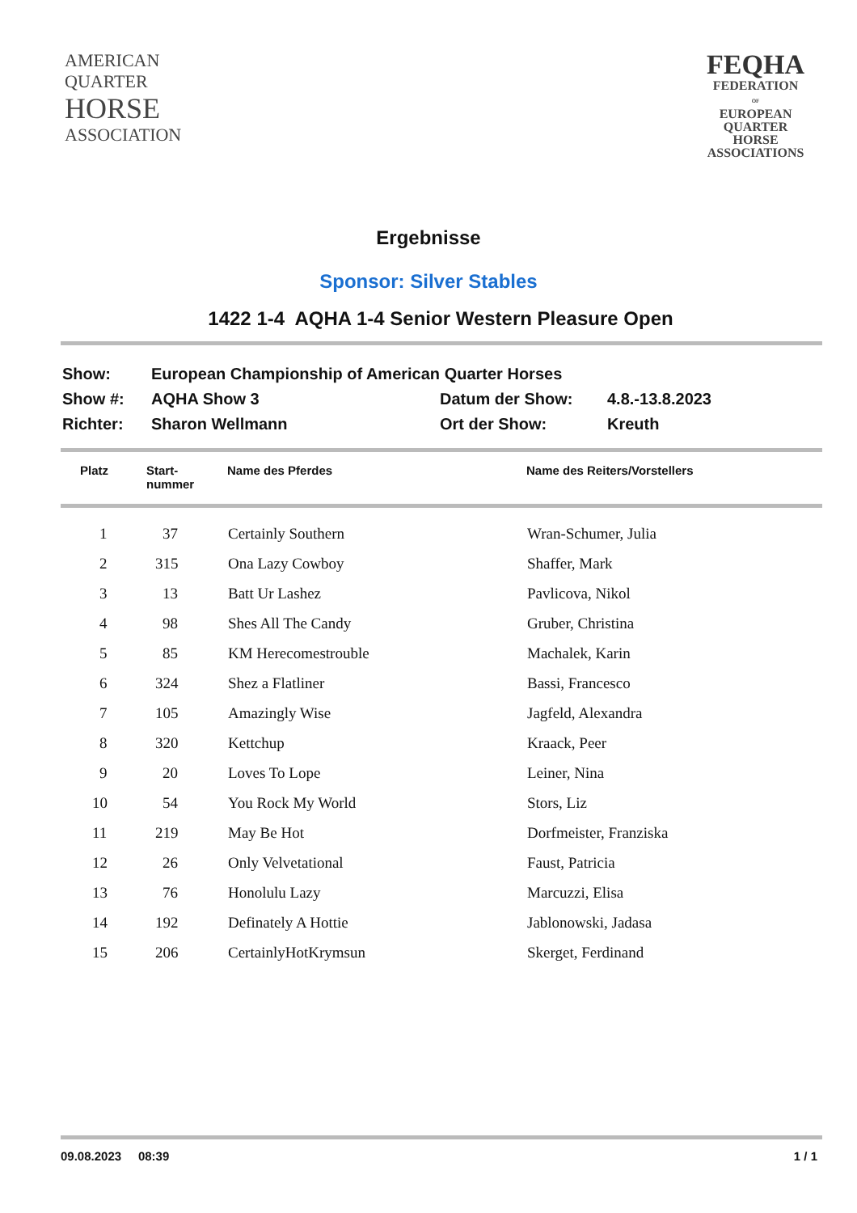AMERICAN
QUARTER
HORSE
ASSOCIATION
FEQHA
FEDERATION
OF
EUROPEAN
QUARTER
HORSE
ASSOCIATIONS
Ergebnisse
Sponsor: Silver Stables
1422 1-4 AQHA 1-4 Senior Western Pleasure Open
| Show: | European Championship of American Quarter Horses | | |
| Show #: | AQHA Show 3 | Datum der Show: | 4.8.-13.8.2023 |
| Richter: | Sharon Wellmann | Ort der Show: | Kreuth |
| Platz | Start- nummer | Name des Pferdes | Name des Reiters/Vorstellers |
| --- | --- | --- | --- |
| 1 | 37 | Certainly Southern | Wran-Schumer, Julia |
| 2 | 315 | Ona Lazy Cowboy | Shaffer, Mark |
| 3 | 13 | Batt Ur Lashez | Pavlicova, Nikol |
| 4 | 98 | Shes All The Candy | Gruber, Christina |
| 5 | 85 | KM Herecomestrouble | Machalek, Karin |
| 6 | 324 | Shez a Flatliner | Bassi, Francesco |
| 7 | 105 | Amazingly Wise | Jagfeld, Alexandra |
| 8 | 320 | Kettchup | Kraack, Peer |
| 9 | 20 | Loves To Lope | Leiner, Nina |
| 10 | 54 | You Rock My World | Stors, Liz |
| 11 | 219 | May Be Hot | Dorfmeister, Franziska |
| 12 | 26 | Only Velvetational | Faust, Patricia |
| 13 | 76 | Honolulu Lazy | Marcuzzi, Elisa |
| 14 | 192 | Definately A Hottie | Jablonowski, Jadasa |
| 15 | 206 | CertainlyHotKrymsun | Skerget, Ferdinand |
09.08.2023 08:39 1 / 1